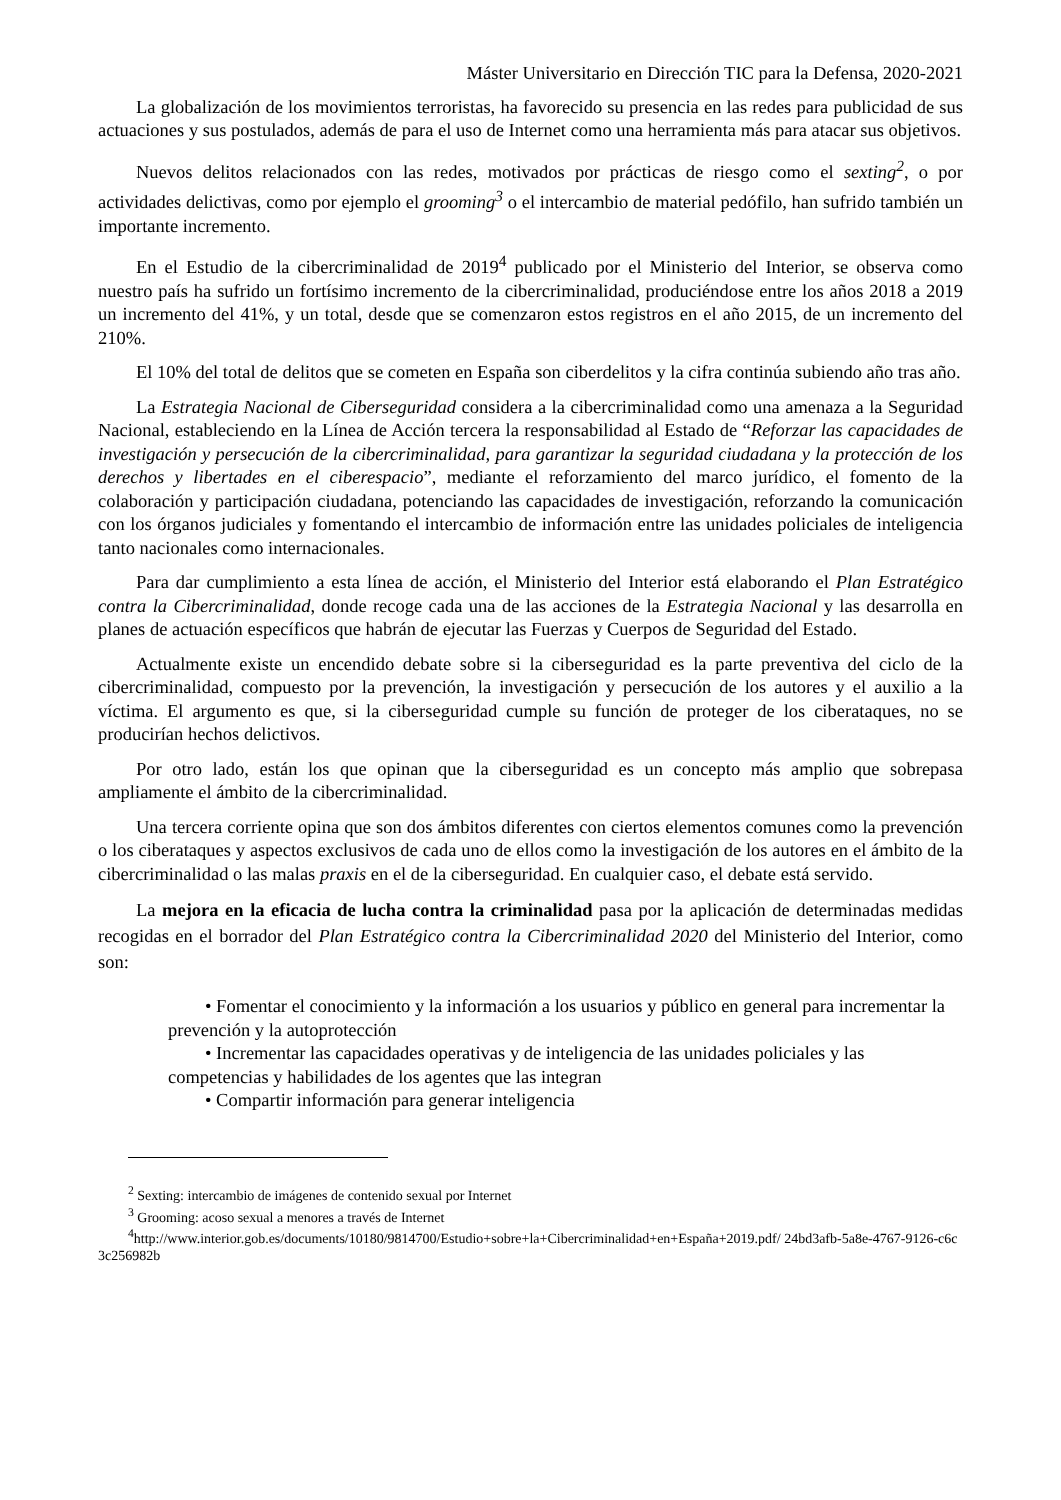Máster Universitario en Dirección TIC para la Defensa, 2020-2021
La globalización de los movimientos terroristas, ha favorecido su presencia en las redes para publicidad de sus actuaciones y sus postulados, además de para el uso de Internet como una herramienta más para atacar sus objetivos.
Nuevos delitos relacionados con las redes, motivados por prácticas de riesgo como el sexting<sup>2</sup>, o por actividades delictivas, como por ejemplo el grooming<sup>3</sup> o el intercambio de material pedófilo, han sufrido también un importante incremento.
En el Estudio de la cibercriminalidad de 2019<sup>4</sup> publicado por el Ministerio del Interior, se observa como nuestro país ha sufrido un fortísimo incremento de la cibercriminalidad, produciéndose entre los años 2018 a 2019 un incremento del 41%, y un total, desde que se comenzaron estos registros en el año 2015, de un incremento del 210%.
El 10% del total de delitos que se cometen en España son ciberdelitos y la cifra continúa subiendo año tras año.
La Estrategia Nacional de Ciberseguridad considera a la cibercriminalidad como una amenaza a la Seguridad Nacional, estableciendo en la Línea de Acción tercera la responsabilidad al Estado de “Reforzar las capacidades de investigación y persecución de la cibercriminalidad, para garantizar la seguridad ciudadana y la protección de los derechos y libertades en el ciberespacio”, mediante el reforzamiento del marco jurídico, el fomento de la colaboración y participación ciudadana, potenciando las capacidades de investigación, reforzando la comunicación con los órganos judiciales y fomentando el intercambio de información entre las unidades policiales de inteligencia tanto nacionales como internacionales.
Para dar cumplimiento a esta línea de acción, el Ministerio del Interior está elaborando el Plan Estratégico contra la Cibercriminalidad, donde recoge cada una de las acciones de la Estrategia Nacional y las desarrolla en planes de actuación específicos que habrán de ejecutar las Fuerzas y Cuerpos de Seguridad del Estado.
Actualmente existe un encendido debate sobre si la ciberseguridad es la parte preventiva del ciclo de la cibercriminalidad, compuesto por la prevención, la investigación y persecución de los autores y el auxilio a la víctima. El argumento es que, si la ciberseguridad cumple su función de proteger de los ciberataques, no se producirían hechos delictivos.
Por otro lado, están los que opinan que la ciberseguridad es un concepto más amplio que sobrepasa ampliamente el ámbito de la cibercriminalidad.
Una tercera corriente opina que son dos ámbitos diferentes con ciertos elementos comunes como la prevención o los ciberataques y aspectos exclusivos de cada uno de ellos como la investigación de los autores en el ámbito de la cibercriminalidad o las malas praxis en el de la ciberseguridad. En cualquier caso, el debate está servido.
La mejora en la eficacia de lucha contra la criminalidad pasa por la aplicación de determinadas medidas recogidas en el borrador del Plan Estratégico contra la Cibercriminalidad 2020 del Ministerio del Interior, como son:
• Fomentar el conocimiento y la información a los usuarios y público en general para incrementar la prevención y la autoprotección
• Incrementar las capacidades operativas y de inteligencia de las unidades policiales y las competencias y habilidades de los agentes que las integran
• Compartir información para generar inteligencia
<sup>2</sup> Sexting: intercambio de imágenes de contenido sexual por Internet
<sup>3</sup> Grooming: acoso sexual a menores a través de Internet
<sup>4</sup> http://www.interior.gob.es/documents/10180/9814700/Estudio+sobre+la+Cibercriminalidad+en+España+2019.pdf/ 24bd3afb-5a8e-4767-9126-c6c3c256982b